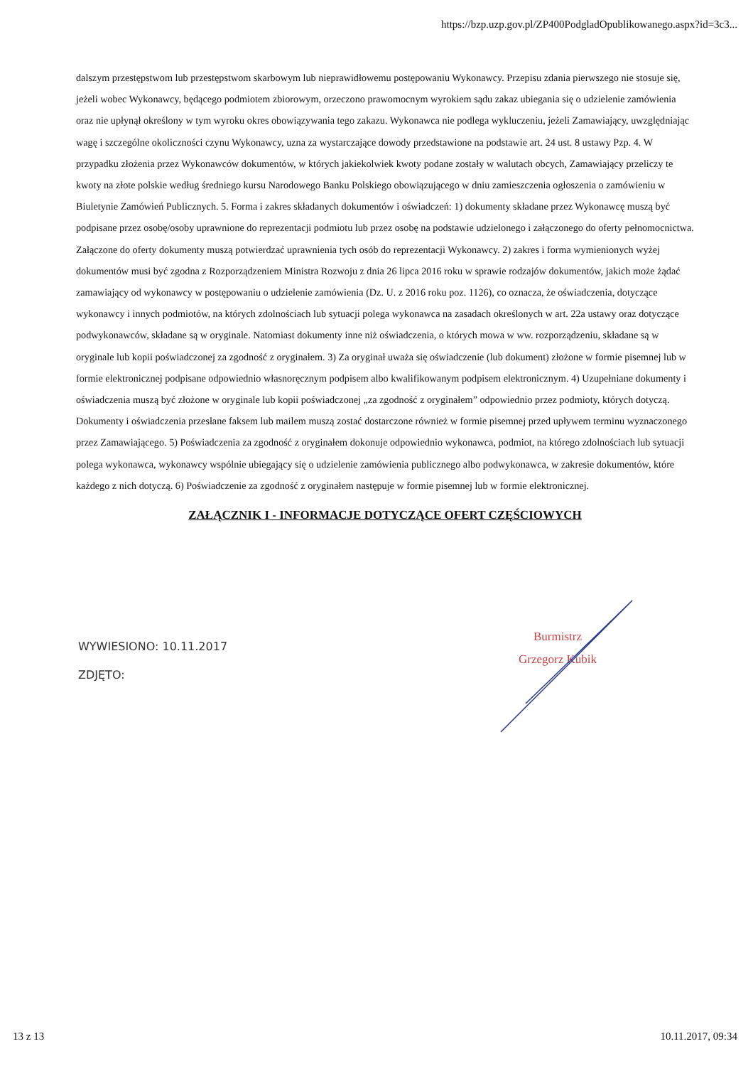https://bzp.uzp.gov.pl/ZP400PodgladOpublikowanego.aspx?id=3c3...
dalszym przestępstwom lub przestępstwom skarbowym lub nieprawidłowemu postępowaniu Wykonawcy. Przepisu zdania pierwszego nie stosuje się, jeżeli wobec Wykonawcy, będącego podmiotem zbiorowym, orzeczono prawomocnym wyrokiem sądu zakaz ubiegania się o udzielenie zamówienia oraz nie upłynął określony w tym wyroku okres obowiązywania tego zakazu. Wykonawca nie podlega wykluczeniu, jeżeli Zamawiający, uwzględniając wagę i szczególne okoliczności czynu Wykonawcy, uzna za wystarczające dowody przedstawione na podstawie art. 24 ust. 8 ustawy Pzp. 4. W przypadku złożenia przez Wykonawców dokumentów, w których jakiekolwiek kwoty podane zostały w walutach obcych, Zamawiający przeliczy te kwoty na złote polskie według średniego kursu Narodowego Banku Polskiego obowiązującego w dniu zamieszczenia ogłoszenia o zamówieniu w Biuletynie Zamówień Publicznych. 5. Forma i zakres składanych dokumentów i oświadczeń: 1) dokumenty składane przez Wykonawcę muszą być podpisane przez osobę/osoby uprawnione do reprezentacji podmiotu lub przez osobę na podstawie udzielonego i załączonego do oferty pełnomocnictwa. Załączone do oferty dokumenty muszą potwierdzać uprawnienia tych osób do reprezentacji Wykonawcy. 2) zakres i forma wymienionych wyżej dokumentów musi być zgodna z Rozporządzeniem Ministra Rozwoju z dnia 26 lipca 2016 roku w sprawie rodzajów dokumentów, jakich może żądać zamawiający od wykonawcy w postępowaniu o udzielenie zamówienia (Dz. U. z 2016 roku poz. 1126), co oznacza, że oświadczenia, dotyczące wykonawcy i innych podmiotów, na których zdolnościach lub sytuacji polega wykonawca na zasadach określonych w art. 22a ustawy oraz dotyczące podwykonawców, składane są w oryginale. Natomiast dokumenty inne niż oświadczenia, o których mowa w ww. rozporządzeniu, składane są w oryginale lub kopii poświadczonej za zgodność z oryginałem. 3) Za oryginał uważa się oświadczenie (lub dokument) złożone w formie pisemnej lub w formie elektronicznej podpisane odpowiednio własnoręcznym podpisem albo kwalifikowanym podpisem elektronicznym. 4) Uzupełniane dokumenty i oświadczenia muszą być złożone w oryginale lub kopii poświadczonej „za zgodność z oryginałem” odpowiednio przez podmioty, których dotyczą. Dokumenty i oświadczenia przesłane faksem lub mailem muszą zostać dostarczone również w formie pisemnej przed upływem terminu wyznaczonego przez Zamawiającego. 5) Poświadczenia za zgodność z oryginałem dokonuje odpowiednio wykonawca, podmiot, na którego zdolnościach lub sytuacji polega wykonawca, wykonawcy wspólnie ubiegający się o udzielenie zamówienia publicznego albo podwykonawca, w zakresie dokumentów, które każdego z nich dotyczą. 6) Poświadczenie za zgodność z oryginałem następuje w formie pisemnej lub w formie elektronicznej.
ZAŁĄCZNIK I - INFORMACJE DOTYCZĄCE OFERT CZĘŚCIOWYCH
WYWIESIONO: 10.11.2017
ZDJĘTO:
Burmistrz
Grzegorz Kubik
13 z 13 10.11.2017, 09:34